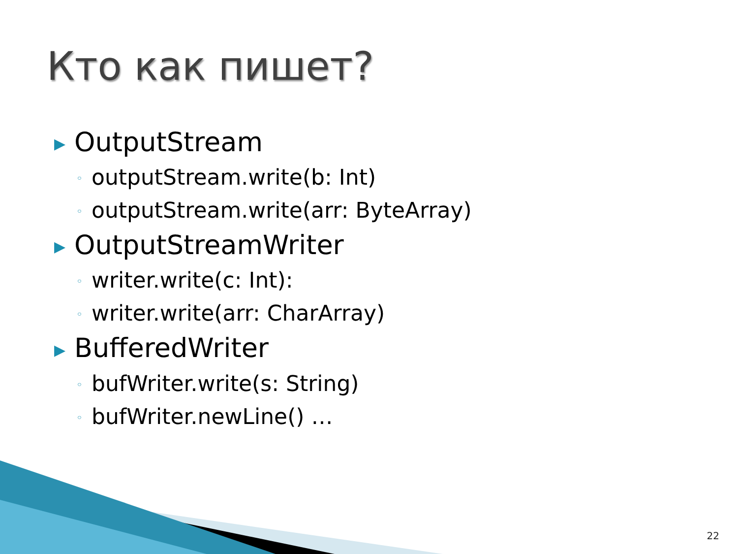Кто как пишет?
▶ OutputStream
◦ outputStream.write(b: Int)
◦ outputStream.write(arr: ByteArray)
▶ OutputStreamWriter
◦ writer.write(c: Int):
◦ writer.write(arr: CharArray)
▶ BufferedWriter
◦ bufWriter.write(s: String)
◦ bufWriter.newLine() …
22